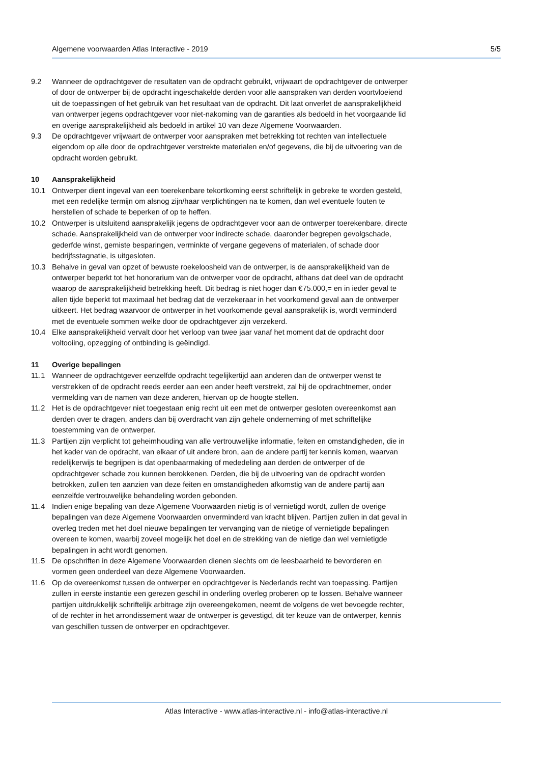Algemene voorwaarden Atlas Interactive - 2019 5/5
9.2 Wanneer de opdrachtgever de resultaten van de opdracht gebruikt, vrijwaart de opdrachtgever de ontwerper of door de ontwerper bij de opdracht ingeschakelde derden voor alle aanspraken van derden voortvloeiend uit de toepassingen of het gebruik van het resultaat van de opdracht. Dit laat onverlet de aansprakelijkheid van ontwerper jegens opdrachtgever voor niet-nakoming van de garanties als bedoeld in het voorgaande lid en overige aansprakelijkheid als bedoeld in artikel 10 van deze Algemene Voorwaarden.
9.3 De opdrachtgever vrijwaart de ontwerper voor aanspraken met betrekking tot rechten van intellectuele eigendom op alle door de opdrachtgever verstrekte materialen en/of gegevens, die bij de uitvoering van de opdracht worden gebruikt.
10 Aansprakelijkheid
10.1 Ontwerper dient ingeval van een toerekenbare tekortkoming eerst schriftelijk in gebreke te worden gesteld, met een redelijke termijn om alsnog zijn/haar verplichtingen na te komen, dan wel eventuele fouten te herstellen of schade te beperken of op te heffen.
10.2 Ontwerper is uitsluitend aansprakelijk jegens de opdrachtgever voor aan de ontwerper toerekenbare, directe schade. Aansprakelijkheid van de ontwerper voor indirecte schade, daaronder begrepen gevolgschade, gederfde winst, gemiste besparingen, verminkte of vergane gegevens of materialen, of schade door bedrijfsstagnatie, is uitgesloten.
10.3 Behalve in geval van opzet of bewuste roekeloosheid van de ontwerper, is de aansprakelijkheid van de ontwerper beperkt tot het honorarium van de ontwerper voor de opdracht, althans dat deel van de opdracht waarop de aansprakelijkheid betrekking heeft. Dit bedrag is niet hoger dan €75.000,= en in ieder geval te allen tijde beperkt tot maximaal het bedrag dat de verzekeraar in het voorkomend geval aan de ontwerper uitkeert. Het bedrag waarvoor de ontwerper in het voorkomende geval aansprakelijk is, wordt verminderd met de eventuele sommen welke door de opdrachtgever zijn verzekerd.
10.4 Elke aansprakelijkheid vervalt door het verloop van twee jaar vanaf het moment dat de opdracht door voltooiing, opzegging of ontbinding is geëindigd.
11 Overige bepalingen
11.1 Wanneer de opdrachtgever eenzelfde opdracht tegelijkertijd aan anderen dan de ontwerper wenst te verstrekken of de opdracht reeds eerder aan een ander heeft verstrekt, zal hij de opdrachtnemer, onder vermelding van de namen van deze anderen, hiervan op de hoogte stellen.
11.2 Het is de opdrachtgever niet toegestaan enig recht uit een met de ontwerper gesloten overeenkomst aan derden over te dragen, anders dan bij overdracht van zijn gehele onderneming of met schriftelijke toestemming van de ontwerper.
11.3 Partijen zijn verplicht tot geheimhouding van alle vertrouwelijke informatie, feiten en omstandigheden, die in het kader van de opdracht, van elkaar of uit andere bron, aan de andere partij ter kennis komen, waarvan redelijkerwijs te begrijpen is dat openbaarmaking of mededeling aan derden de ontwerper of de opdrachtgever schade zou kunnen berokkenen. Derden, die bij de uitvoering van de opdracht worden betrokken, zullen ten aanzien van deze feiten en omstandigheden afkomstig van de andere partij aan eenzelfde vertrouwelijke behandeling worden gebonden.
11.4 Indien enige bepaling van deze Algemene Voorwaarden nietig is of vernietigd wordt, zullen de overige bepalingen van deze Algemene Voorwaarden onverminderd van kracht blijven. Partijen zullen in dat geval in overleg treden met het doel nieuwe bepalingen ter vervanging van de nietige of vernietigde bepalingen overeen te komen, waarbij zoveel mogelijk het doel en de strekking van de nietige dan wel vernietigde bepalingen in acht wordt genomen.
11.5 De opschriften in deze Algemene Voorwaarden dienen slechts om de leesbaarheid te bevorderen en vormen geen onderdeel van deze Algemene Voorwaarden.
11.6 Op de overeenkomst tussen de ontwerper en opdrachtgever is Nederlands recht van toepassing. Partijen zullen in eerste instantie een gerezen geschil in onderling overleg proberen op te lossen. Behalve wanneer partijen uitdrukkelijk schriftelijk arbitrage zijn overeengekomen, neemt de volgens de wet bevoegde rechter, of de rechter in het arrondissement waar de ontwerper is gevestigd, dit ter keuze van de ontwerper, kennis van geschillen tussen de ontwerper en opdrachtgever.
Atlas Interactive - www.atlas-interactive.nl - info@atlas-interactive.nl